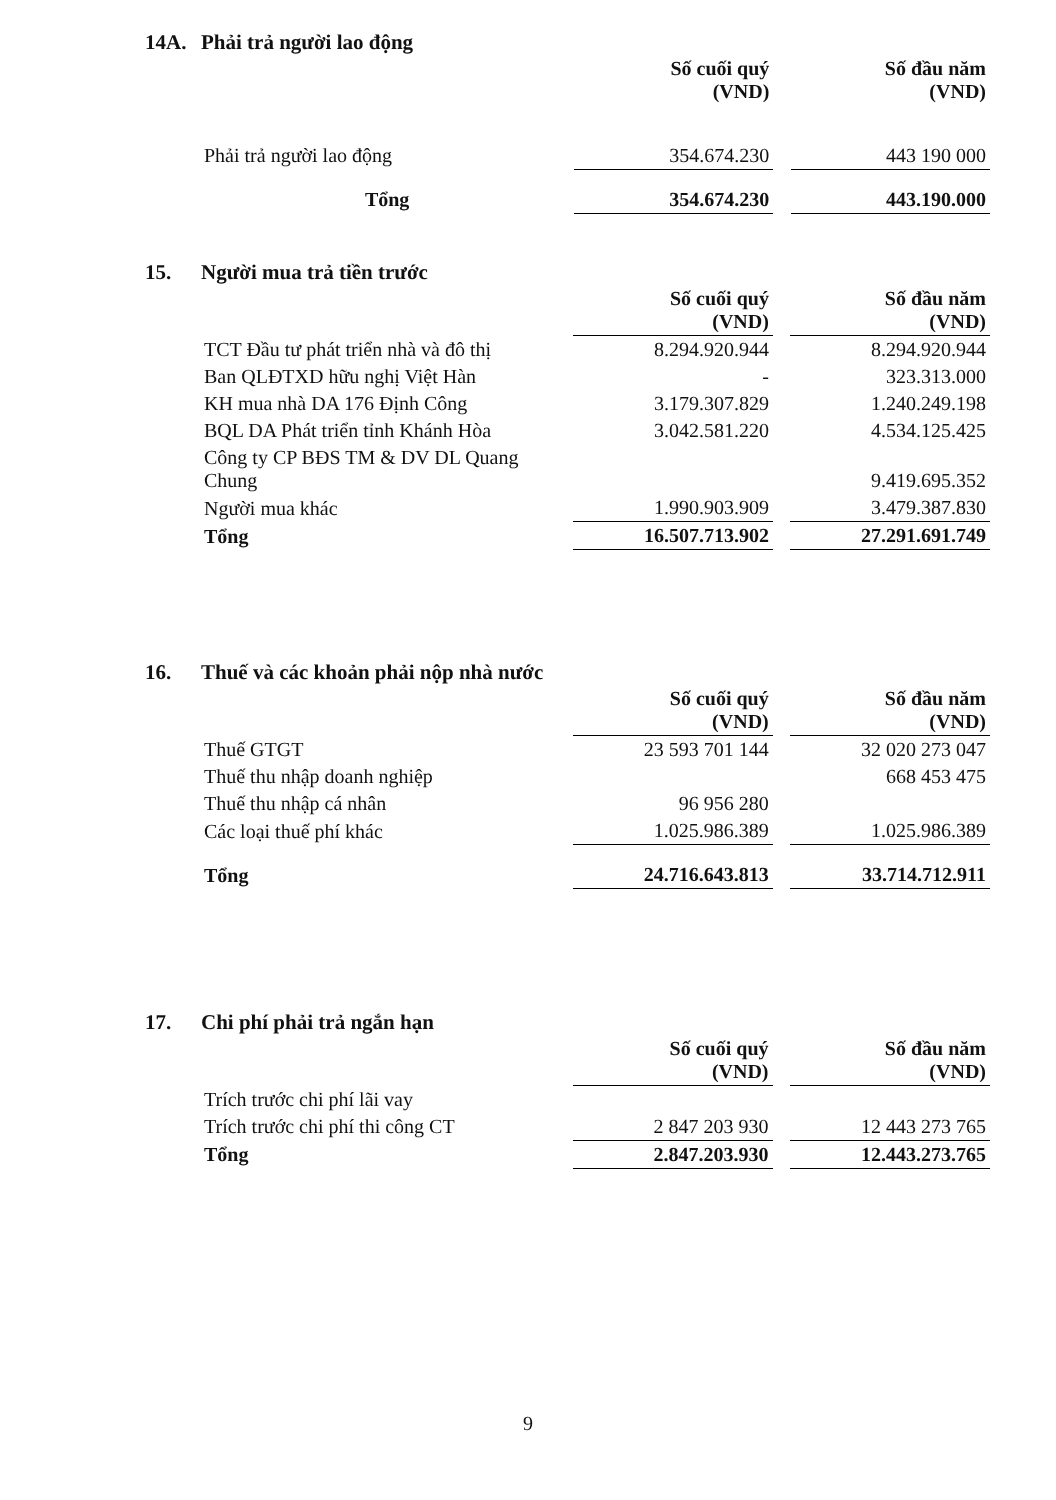14A. Phải trả người lao động
| | Số cuối quý (VND) | | Số đầu năm (VND) |
| Phải trả người lao động | 354.674.230 | | 443 190 000 |
| Tổng | 354.674.230 | | 443.190.000 |
15. Người mua trả tiền trước
| | Số cuối quý (VND) | | Số đầu năm (VND) |
| TCT Đầu tư phát triển nhà và đô thị | 8.294.920.944 | | 8.294.920.944 |
| Ban QLĐTXD hữu nghị Việt Hàn | - | | 323.313.000 |
| KH mua nhà DA 176 Định Công | 3.179.307.829 | | 1.240.249.198 |
| BQL DA Phát triển tỉnh Khánh Hòa | 3.042.581.220 | | 4.534.125.425 |
| Công ty CP BĐS TM & DV DL Quang Chung | | | 9.419.695.352 |
| Người mua khác | 1.990.903.909 | | 3.479.387.830 |
| Tổng | 16.507.713.902 | | 27.291.691.749 |
16. Thuế và các khoản phải nộp nhà nước
| | Số cuối quý (VND) | | Số đầu năm (VND) |
| Thuế GTGT | 23 593 701 144 | | 32 020 273 047 |
| Thuế thu nhập doanh nghiệp | | | 668 453 475 |
| Thuế thu nhập cá nhân | 96 956 280 | | |
| Các loại thuế phí khác | 1.025.986.389 | | 1.025.986.389 |
| Tổng | 24.716.643.813 | | 33.714.712.911 |
17. Chi phí phải trả ngắn hạn
| | Số cuối quý (VND) | | Số đầu năm (VND) |
| Trích trước chi phí lãi vay | | | |
| Trích trước chi phí thi công CT | 2 847 203 930 | | 12 443 273 765 |
| Tổng | 2.847.203.930 | | 12.443.273.765 |
9